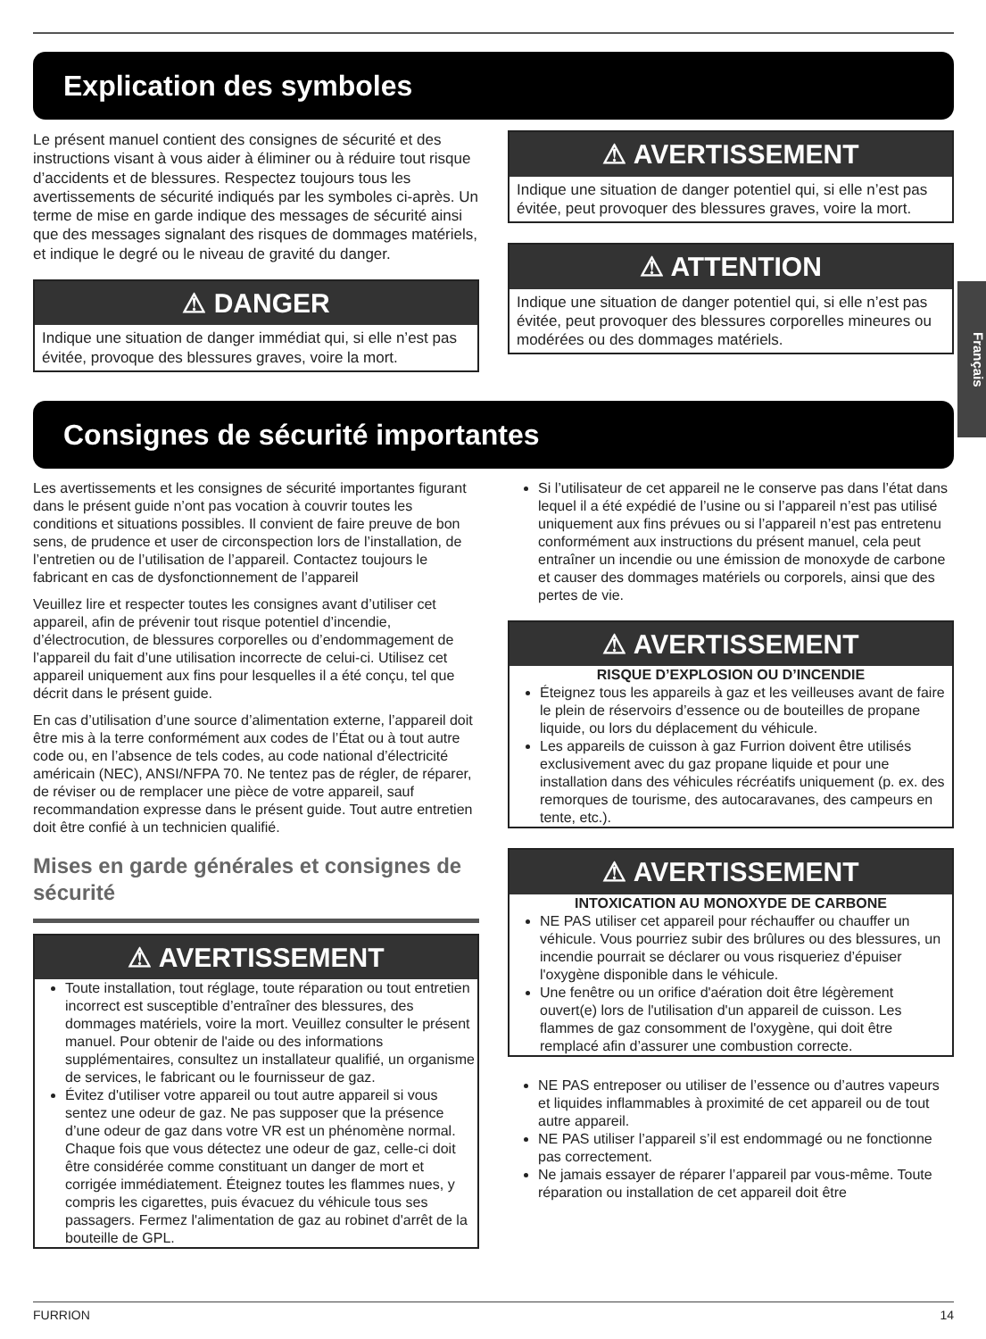Explication des symboles
Le présent manuel contient des consignes de sécurité et des instructions visant à vous aider à éliminer ou à réduire tout risque d’accidents et de blessures. Respectez toujours tous les avertissements de sécurité indiqués par les symboles ci-après. Un terme de mise en garde indique des messages de sécurité ainsi que des messages signalant des risques de dommages matériels, et indique le degré ou le niveau de gravité du danger.
⚠ DANGER
Indique une situation de danger immédiat qui, si elle n’est pas évitée, provoque des blessures graves, voire la mort.
⚠ AVERTISSEMENT
Indique une situation de danger potentiel qui, si elle n’est pas évitée, peut provoquer des blessures graves, voire la mort.
⚠ ATTENTION
Indique une situation de danger potentiel qui, si elle n’est pas évitée, peut provoquer des blessures corporelles mineures ou modérées ou des dommages matériels.
Consignes de sécurité importantes
Les avertissements et les consignes de sécurité importantes figurant dans le présent guide n’ont pas vocation à couvrir toutes les conditions et situations possibles. Il convient de faire preuve de bon sens, de prudence et user de circonspection lors de l’installation, de l’entretien ou de l’utilisation de l’appareil. Contactez toujours le fabricant en cas de dysfonctionnement de l’appareil
Veuillez lire et respecter toutes les consignes avant d’utiliser cet appareil, afin de prévenir tout risque potentiel d’incendie, d’électrocution, de blessures corporelles ou d’endommagement de l’appareil du fait d’une utilisation incorrecte de celui-ci. Utilisez cet appareil uniquement aux fins pour lesquelles il a été conçu, tel que décrit dans le présent guide.
En cas d’utilisation d’une source d’alimentation externe, l’appareil doit être mis à la terre conformément aux codes de l’État ou à tout autre code ou, en l’absence de tels codes, au code national d’électricité américain (NEC), ANSI/NFPA 70. Ne tentez pas de régler, de réparer, de réviser ou de remplacer une pièce de votre appareil, sauf recommandation expresse dans le présent guide. Tout autre entretien doit être confié à un technicien qualifié.
Mises en garde générales et consignes de sécurité
⚠ AVERTISSEMENT
Toute installation, tout réglage, toute réparation ou tout entretien incorrect est susceptible d’entraîner des blessures, des dommages matériels, voire la mort. Veuillez consulter le présent manuel. Pour obtenir de l'aide ou des informations supplémentaires, consultez un installateur qualifié, un organisme de services, le fabricant ou le fournisseur de gaz.
Évitez d'utiliser votre appareil ou tout autre appareil si vous sentez une odeur de gaz. Ne pas supposer que la présence d’une odeur de gaz dans votre VR est un phénomène normal. Chaque fois que vous détectez une odeur de gaz, celle-ci doit être considérée comme constituant un danger de mort et corrigée immédiatement. Éteignez toutes les flammes nues, y compris les cigarettes, puis évacuez du véhicule tous ses passagers. Fermez l'alimentation de gaz au robinet d'arrêt de la bouteille de GPL.
Si l’utilisateur de cet appareil ne le conserve pas dans l’état dans lequel il a été expédié de l’usine ou si l’appareil n’est pas utilisé uniquement aux fins prévues ou si l’appareil n’est pas entretenu conformément aux instructions du présent manuel, cela peut entraîner un incendie ou une émission de monoxyde de carbone et causer des dommages matériels ou corporels, ainsi que des pertes de vie.
⚠ AVERTISSEMENT
RISQUE D’EXPLOSION OU D’INCENDIE
Éteignez tous les appareils à gaz et les veilleuses avant de faire le plein de réservoirs d’essence ou de bouteilles de propane liquide, ou lors du déplacement du véhicule.
Les appareils de cuisson à gaz Furrion doivent être utilisés exclusivement avec du gaz propane liquide et pour une installation dans des véhicules récréatifs uniquement (p. ex. des remorques de tourisme, des autocaravanes, des campeurs en tente, etc.).
⚠ AVERTISSEMENT
INTOXICATION AU MONOXYDE DE CARBONE
NE PAS utiliser cet appareil pour réchauffer ou chauffer un véhicule. Vous pourriez subir des brûlures ou des blessures, un incendie pourrait se déclarer ou vous risqueriez d’épuiser l'oxygène disponible dans le véhicule.
Une fenêtre ou un orifice d'aération doit être légèrement ouvert(e) lors de l'utilisation d'un appareil de cuisson. Les flammes de gaz consomment de l'oxygène, qui doit être remplacé afin d’assurer une combustion correcte.
NE PAS entreposer ou utiliser de l’essence ou d’autres vapeurs et liquides inflammables à proximité de cet appareil ou de tout autre appareil.
NE PAS utiliser l’appareil s’il est endommagé ou ne fonctionne pas correctement.
Ne jamais essayer de réparer l’appareil par vous-même. Toute réparation ou installation de cet appareil doit être
Français
FURRION 14